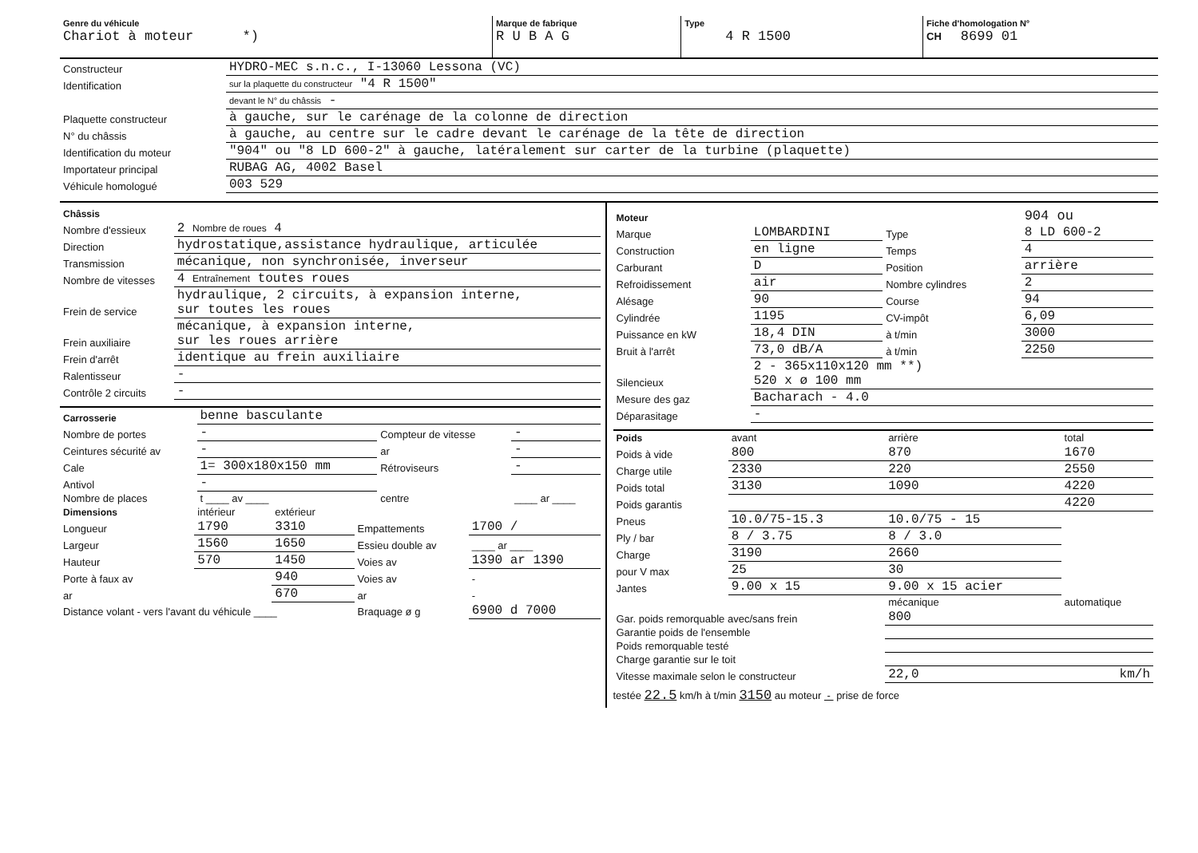| Genre du véhicule Chariot à moteur *) | Marque de fabrique R U B A G | Type 4 R 1500 | Fiche d'homologation N° CH 8699 01 |
| Constructeur | HYDRO-MEC s.n.c., I-13060 Lessona (VC) |
| Identification | sur la plaquette du constructeur "4 R 1500" |
| | devant le N° du châssis - |
| Plaquette constructeur | à gauche, sur le carénage de la colonne de direction |
| N° du châssis | à gauche, au centre sur le cadre devant le carénage de la tête de direction |
| Identification du moteur | "904" ou "8 LD 600-2" à gauche, latéralement sur carter de la turbine (plaquette) |
| Importateur principal | RUBAG AG, 4002 Basel |
| Véhicule homologué | 003 529 |
| Châssis | |
| Nombre d'essieux | 2 Nombre de roues 4 |
| Direction | hydrostatique,assistance hydraulique, articulée |
| Transmission | mécanique, non synchronisée, inverseur |
| Nombre de vitesses | 4 Entraînement toutes roues |
| Frein de service | hydraulique, 2 circuits, à expansion interne, sur toutes les roues |
| Frein auxiliaire | mécanique, à expansion interne, sur les roues arrière |
| Frein d'arrêt | identique au frein auxiliaire |
| Ralentisseur | - |
| Contrôle 2 circuits | - |
| Carrosserie | benne basculante | | |
| Nombre de portes | - | Compteur de vitesse | - |
| Ceintures sécurité av | - | ar | - |
| Cale | 1= 300x180x150 mm | Rétroviseurs | - |
| Antivol | - | | |
| Nombre de places | t ____ av ____ | centre | ____ ar ____ |
| Dimensions | intérieur | extérieur | | |
| Longueur | 1790 | 3310 | Empattements | 1700 / |
| Largeur | 1560 | 1650 | Essieu double av | ____ ar ____ |
| Hauteur | 570 | 1450 | Voies av | 1390 ar 1390 |
| Porte à faux av | | 940 | Voies av | - |
| ar | | 670 | ar | - |
| Distance volant - vers l'avant du véhicule ____ | | | Braquage ø g | 6900 d 7000 |
| Moteur | | | 904 ou |
| Marque | LOMBARDINI | Type | 8 LD 600-2 |
| Construction | en ligne | Temps | 4 |
| Carburant | D | Position | arrière |
| Refroidissement | air | Nombre cylindres | 2 |
| Alésage | 90 | Course | 94 |
| Cylindrée | 1195 | CV-impôt | 6,09 |
| Puissance en kW | 18,4 DIN | à t/min | 3000 |
| Bruit à l'arrêt | 73,0 dB/A | à t/min | 2250 |
| Silencieux | 2 - 365x110x120 mm **) 520 x ø 100 mm | | |
| Mesure des gaz | Bacharach - 4.0 | | |
| Déparasitage | - | | |
| Poids | avant | arrière | total |
| Poids à vide | 800 | 870 | 1670 |
| Charge utile | 2330 | 220 | 2550 |
| Poids total | 3130 | 1090 | 4220 |
| Poids garantis | | | 4220 |
| Pneus | 10.0/75-15.3 | 10.0/75 - 15 | |
| Ply / bar | 8 / 3.75 | 8 / 3.0 | |
| Charge | 3190 | 2660 | |
| pour V max | 25 | 30 | |
| Jantes | 9.00 x 15 | 9.00 x 15 acier | |
| | | mécanique | automatique |
| Gar. poids remorquable avec/sans frein | | 800 | |
| Garantie poids de l'ensemble | | | |
| Poids remorquable testé | | | |
| Charge garantie sur le toit | | | |
| Vitesse maximale selon le constructeur | | 22,0 | km/h |
testée 22.5 km/h à t/min 3150 au moteur - prise de force